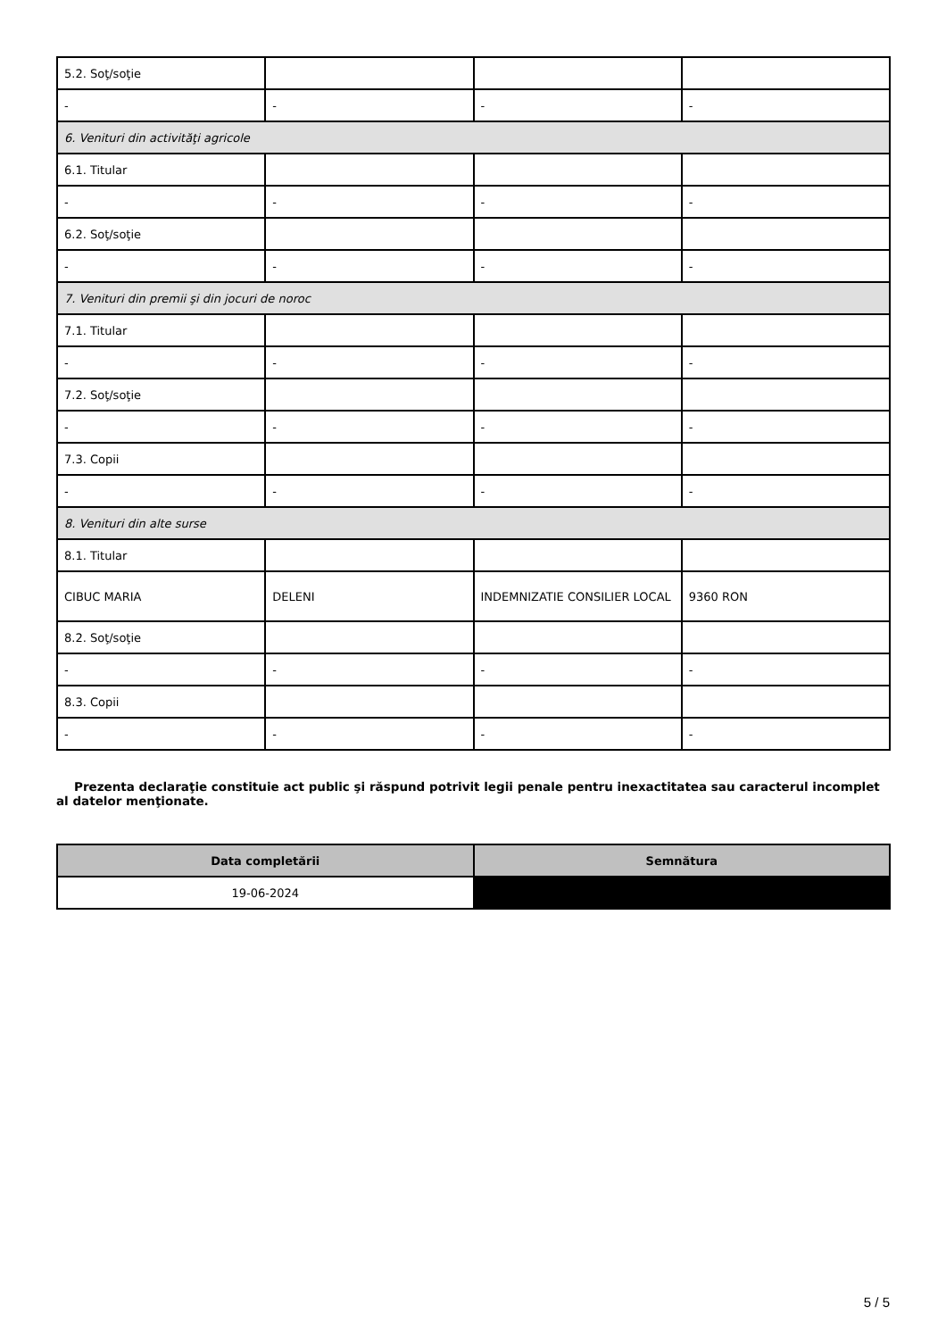| 5.2. Soţ/soţie | | | |
| - | - | - | - |
| 6. Venituri din activităţi agricole | | | |
| 6.1. Titular | | | |
| - | - | - | - |
| 6.2. Soţ/soţie | | | |
| - | - | - | - |
| 7. Venituri din premii şi din jocuri de noroc | | | |
| 7.1. Titular | | | |
| - | - | - | - |
| 7.2. Soţ/soţie | | | |
| - | - | - | - |
| 7.3. Copii | | | |
| - | - | - | - |
| 8. Venituri din alte surse | | | |
| 8.1. Titular | | | |
| CIBUC MARIA | DELENI | INDEMNIZATIE CONSILIER LOCAL | 9360 RON |
| 8.2. Soţ/soţie | | | |
| - | - | - | - |
| 8.3. Copii | | | |
| - | - | - | - |
Prezenta declaraţie constituie act public şi răspund potrivit legii penale pentru inexactitatea sau caracterul incomplet al datelor menţionate.
| Data completării | Semnătura |
| --- | --- |
| 19-06-2024 | |
5 / 5